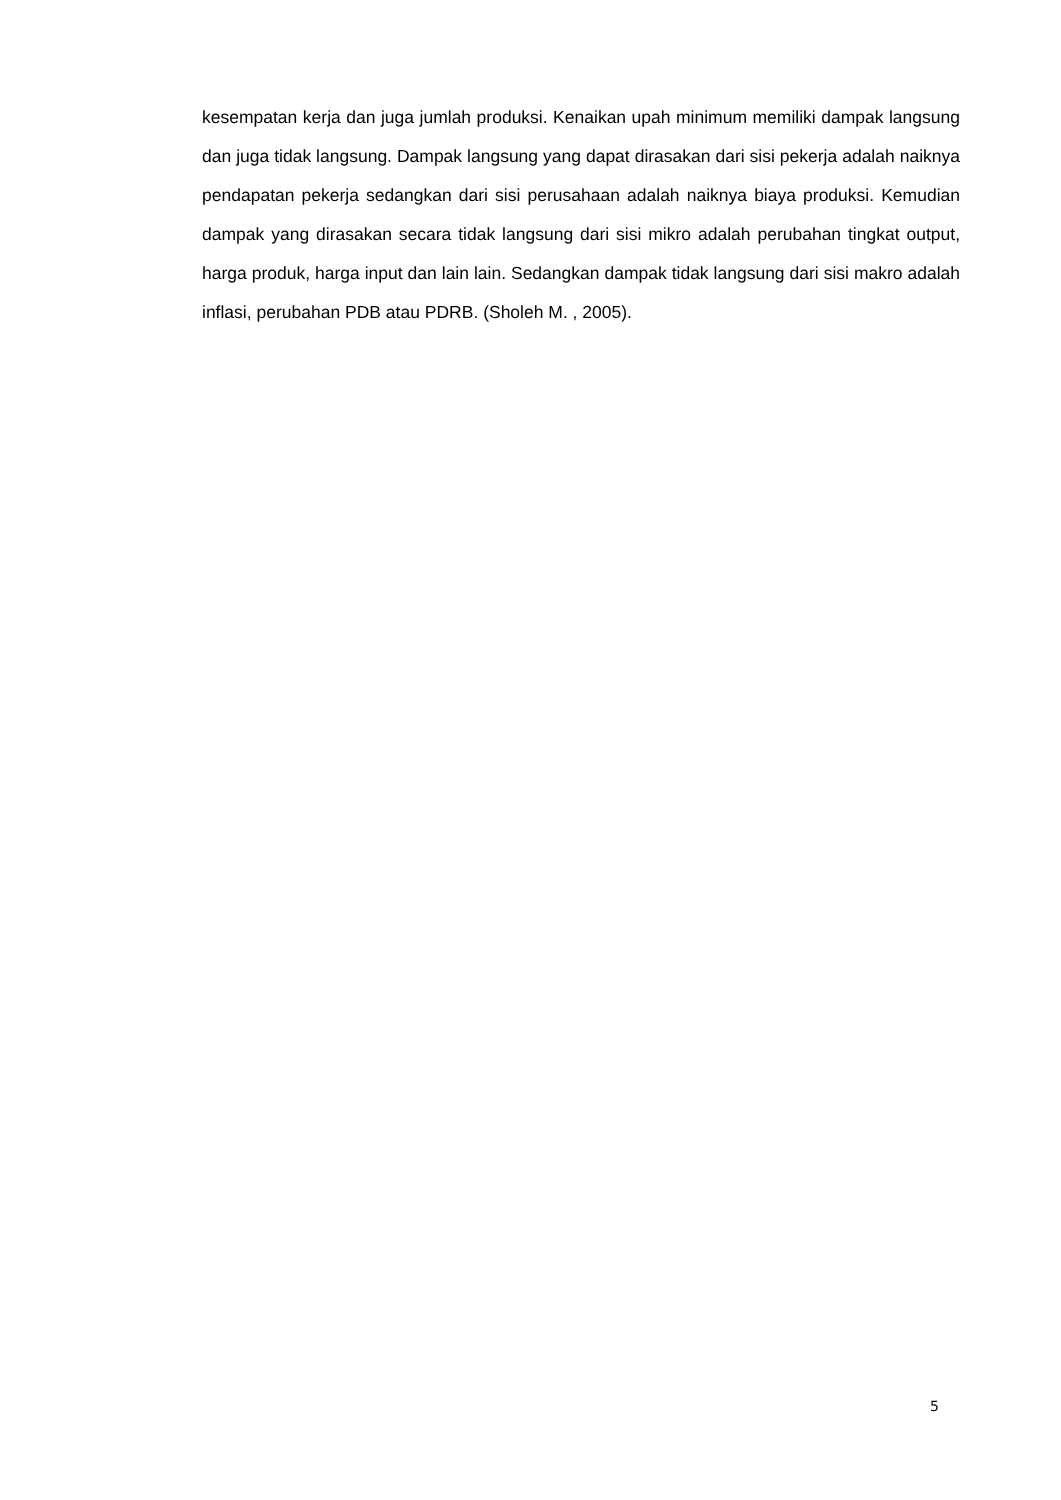kesempatan kerja dan juga jumlah produksi. Kenaikan upah minimum memiliki dampak langsung dan juga tidak langsung. Dampak langsung yang dapat dirasakan dari sisi pekerja adalah naiknya pendapatan pekerja sedangkan dari sisi perusahaan adalah naiknya biaya produksi. Kemudian dampak yang dirasakan secara tidak langsung dari sisi mikro adalah perubahan tingkat output, harga produk, harga input dan lain lain. Sedangkan dampak tidak langsung dari sisi makro adalah inflasi, perubahan PDB atau PDRB. (Sholeh M. , 2005).
5